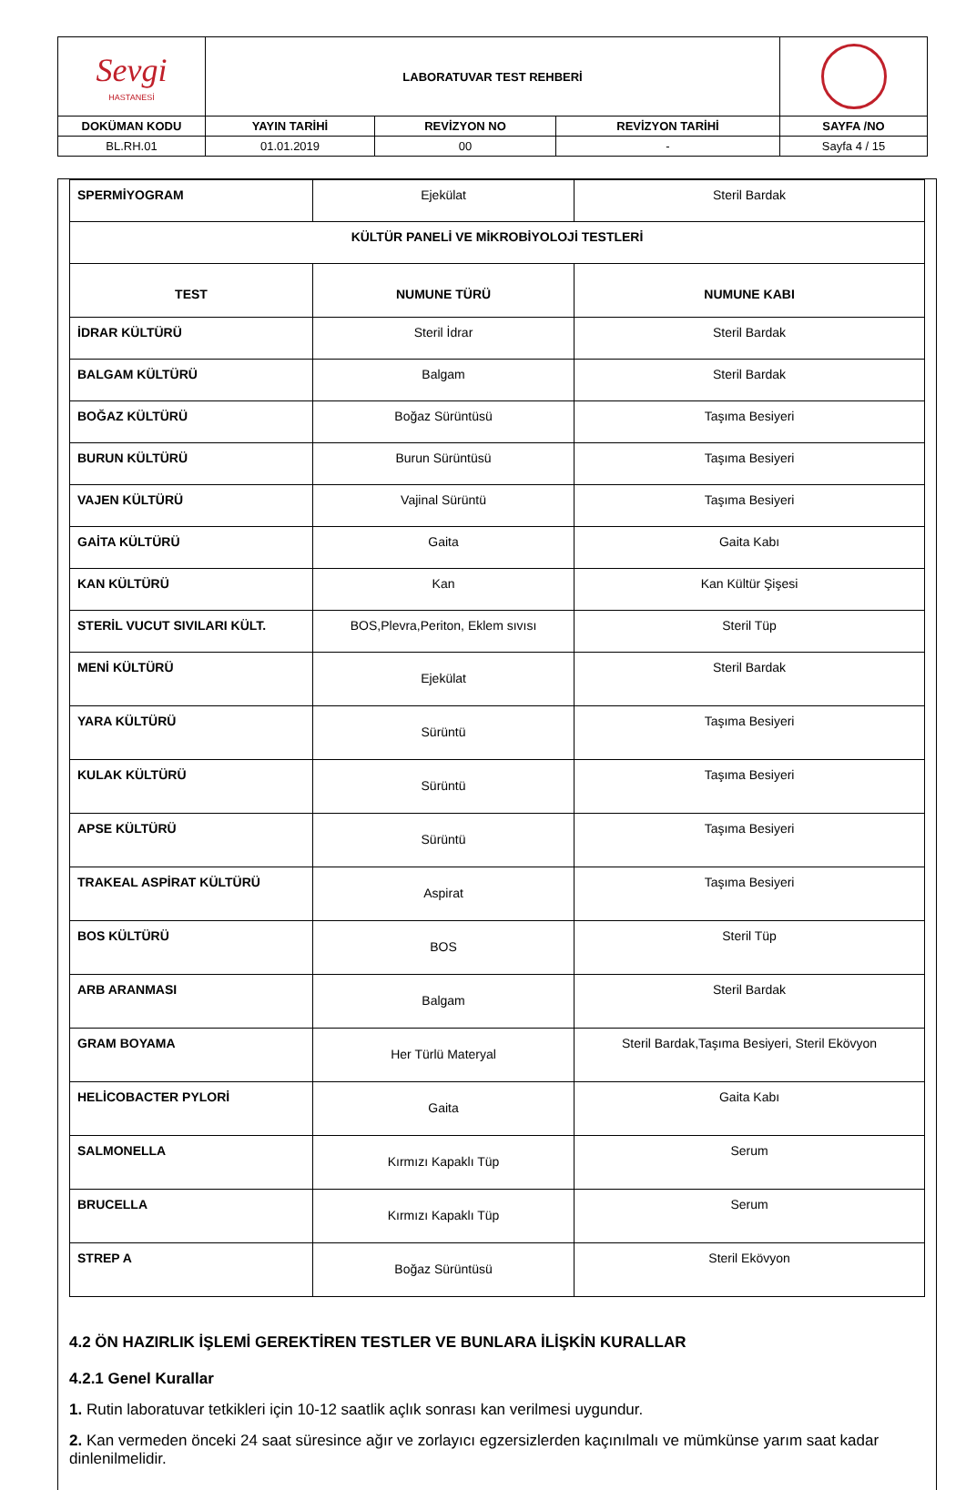| Sevgi HASTANESİ | LABORATUVAR TEST REHBERİ | | | |
| DOKÜMAN KODU | YAYIN TARİHİ | REVİZYON NO | REVİZYON TARİHİ | SAYFA /NO |
| BL.RH.01 | 01.01.2019 | 00 | - | Sayfa 4 / 15 |
| SPERMİYOGRAM | Ejekülat | Steril Bardak |
| KÜLTÜR PANELİ VE MİKROBİYOLOJİ TESTLERİ | | |
| TEST | NUMUNE TÜRÜ | NUMUNE KABI |
| İDRAR KÜLTÜRÜ | Steril İdrar | Steril Bardak |
| BALGAM KÜLTÜRÜ | Balgam | Steril Bardak |
| BOĞAZ KÜLTÜRÜ | Boğaz Sürüntüsü | Taşıma Besiyeri |
| BURUN KÜLTÜRÜ | Burun Sürüntüsü | Taşıma Besiyeri |
| VAJEN KÜLTÜRÜ | Vajinal Sürüntü | Taşıma Besiyeri |
| GAİTA KÜLTÜRÜ | Gaita | Gaita Kabı |
| KAN KÜLTÜRÜ | Kan | Kan Kültür Şişesi |
| STERİL VUCUT SIVILARI KÜLT. | BOS,Plevra,Periton, Eklem sıvısı | Steril Tüp |
| MENİ KÜLTÜRÜ | Ejekülat | Steril Bardak |
| YARA KÜLTÜRÜ | Sürüntü | Taşıma Besiyeri |
| KULAK KÜLTÜRÜ | Sürüntü | Taşıma Besiyeri |
| APSE KÜLTÜRÜ | Sürüntü | Taşıma Besiyeri |
| TRAKEAL ASPİRAT KÜLTÜRÜ | Aspirat | Taşıma Besiyeri |
| BOS KÜLTÜRÜ | BOS | Steril Tüp |
| ARB ARANMASI | Balgam | Steril Bardak |
| GRAM BOYAMA | Her Türlü Materyal | Steril Bardak,Taşıma Besiyeri, Steril Ekövyon |
| HELİCOBACTER PYLORİ | Gaita | Gaita Kabı |
| SALMONELLA | Kırmızı Kapaklı Tüp | Serum |
| BRUCELLA | Kırmızı Kapaklı Tüp | Serum |
| STREP A | Boğaz Sürüntüsü | Steril Ekövyon |
4.2 ÖN HAZIRLIK İŞLEMİ GEREKTİREN TESTLER VE BUNLARA İLİŞKİN KURALLAR
4.2.1 Genel Kurallar
1. Rutin laboratuvar tetkikleri için 10-12 saatlik açlık sonrası kan verilmesi uygundur.
2. Kan vermeden önceki 24 saat süresince ağır ve zorlayıcı egzersizlerden kaçınılmalı ve mümkünse yarım saat kadar dinlenilmelidir.